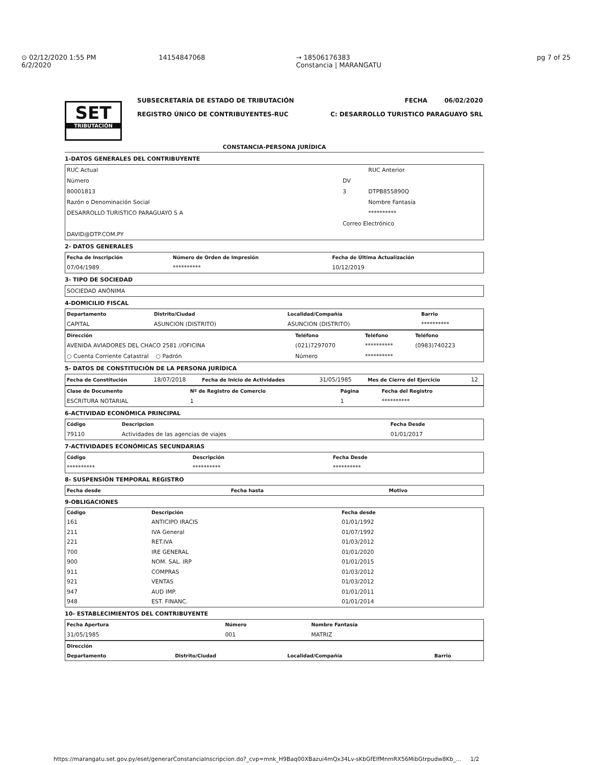⊙ 02/12/2020 1:55 PM
6/2/2020
14154847068 → 18506176383
Constancia | MARANGATU
pg 7 of 25
SET
TRIBUTACIÓN
SUBSECRETARÍA DE ESTADO DE TRIBUTACIÓN
REGISTRO ÚNICO DE CONTRIBUYENTES-RUC
FECHA 06/02/2020
C: DESARROLLO TURISTICO PARAGUAYO SRL
CONSTANCIA-PERSONA JURÍDICA
1-DATOS GENERALES DEL CONTRIBUYENTE
| RUC Actual | | RUC Anterior |
| Número | DV | |
| 80001813 | 3 | DTPB855890Q |
| Razón o Denominación Social | | Nombre Fantasía |
| DESARROLLO TURISTICO PARAGUAYO S A | | ********** |
| | Correo Electrónico | |
| DAVID@DTP.COM.PY | | |
2- DATOS GENERALES
| Fecha de Inscripción | Número de Orden de Impresión | Fecha de Última Actualización |
| --- | --- | --- |
| 07/04/1989 | ********** | 10/12/2019 |
3- TIPO DE SOCIEDAD
| SOCIEDAD ANÓNIMA |
4-DOMICILIO FISCAL
| Departamento | Distrito/Ciudad | Localidad/Compañía | Barrio |
| --- | --- | --- | --- |
| CAPITAL | ASUNCION (DISTRITO) | ASUNCION (DISTRITO) | ********** |
| Dirección | Teléfono | Teléfono | Teléfono |
| --- | --- | --- | --- |
| AVENIDA AVIADORES DEL CHACO 2581 //OFICINA | (021)7297070 | ********** | (0983)740223 |
| ○ Cuenta Corriente Catastral ○ Padrón | Número | ********** | |
5- DATOS DE CONSTITUCIÓN DE LA PERSONA JURÍDICA
| Fecha de Constitución | 18/07/2018 | Fecha de Inicio de Actividades | 31/05/1985 | Mes de Cierre del Ejercicio | 12 |
| Clase de Documento | Nº de Registro de Comercio | Página | Fecha del Registro |
| --- | --- | --- | --- |
| ESCRITURA NOTARIAL | 1 | 1 | ********** |
6-ACTIVIDAD ECONÓMICA PRINCIPAL
| Código | Descripcion | Fecha Desde |
| --- | --- | --- |
| 79110 | Actividades de las agencias de viajes | 01/01/2017 |
7-ACTIVIDADES ECONÓMICAS SECUNDARIAS
| Código | Descripción | Fecha Desde |
| --- | --- | --- |
| ********** | ********** | ********** |
8- SUSPENSIÓN TEMPORAL REGISTRO
| Fecha desde | Fecha hasta | Motivo |
| --- | --- | --- |
9-OBLIGACIONES
| Código | Descripción | Fecha desde |
| --- | --- | --- |
| 161 | ANTICIPO IRACIS | 01/01/1992 |
| 211 | IVA General | 01/07/1992 |
| 221 | RET.IVA | 01/03/2012 |
| 700 | IRE GENERAL | 01/01/2020 |
| 900 | NOM. SAL. IRP | 01/01/2015 |
| 911 | COMPRAS | 01/03/2012 |
| 921 | VENTAS | 01/03/2012 |
| 947 | AUD IMP. | 01/01/2011 |
| 948 | EST. FINANC. | 01/01/2014 |
10- ESTABLECIMIENTOS DEL CONTRIBUYENTE
| Fecha Apertura | Número | Nombre Fantasía |
| --- | --- | --- |
| 31/05/1985 | 001 | MATRIZ |
| Dirección | | | |
| --- | --- | --- | --- |
| Departamento | Distrito/Ciudad | Localidad/Compañía | Barrio |
https://marangatu.set.gov.py/eset/generarConstanciaInscripcion.do?_cvp=mnk_H9Baq00XBazui4mQx34Lv-sKbGfElfMnmRX56MibGtrpudw8Kb_... 1/2